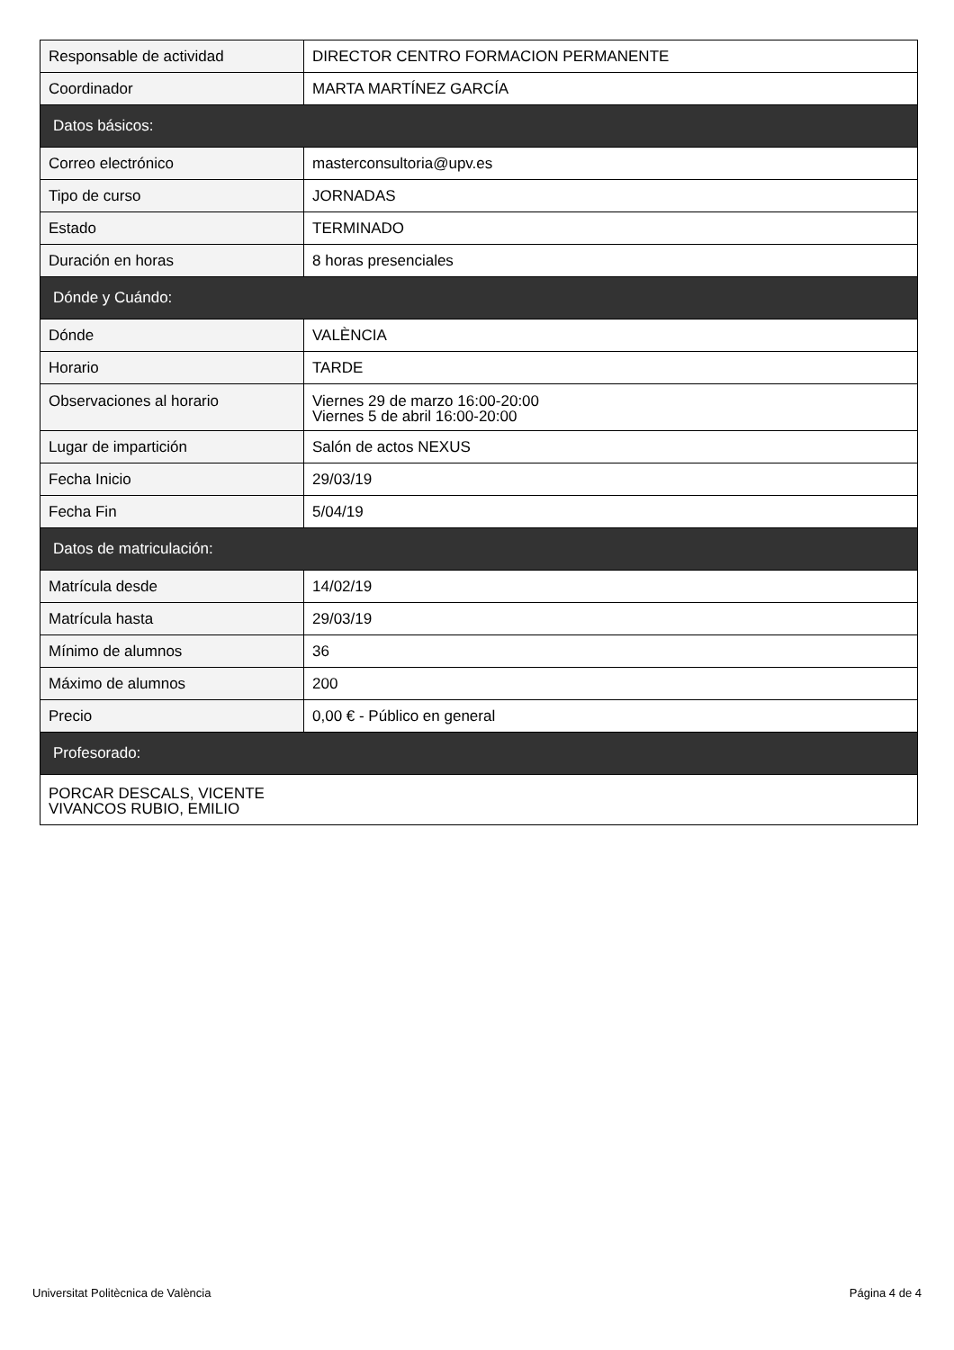| Responsable de actividad | DIRECTOR CENTRO FORMACION PERMANENTE |
| Coordinador | MARTA MARTÍNEZ GARCÍA |
| Datos básicos: | |
| Correo electrónico | masterconsultoria@upv.es |
| Tipo de curso | JORNADAS |
| Estado | TERMINADO |
| Duración en horas | 8 horas presenciales |
| Dónde y Cuándo: | |
| Dónde | VALÈNCIA |
| Horario | TARDE |
| Observaciones al horario | Viernes 29 de marzo 16:00-20:00 Viernes 5 de abril 16:00-20:00 |
| Lugar de impartición | Salón de actos NEXUS |
| Fecha Inicio | 29/03/19 |
| Fecha Fin | 5/04/19 |
| Datos de matriculación: | |
| Matrícula desde | 14/02/19 |
| Matrícula hasta | 29/03/19 |
| Mínimo de alumnos | 36 |
| Máximo de alumnos | 200 |
| Precio | 0,00 € - Público en general |
| Profesorado: | |
| PORCAR DESCALS, VICENTE VIVANCOS RUBIO, EMILIO | |
Universitat Politècnica de València Página 4 de 4